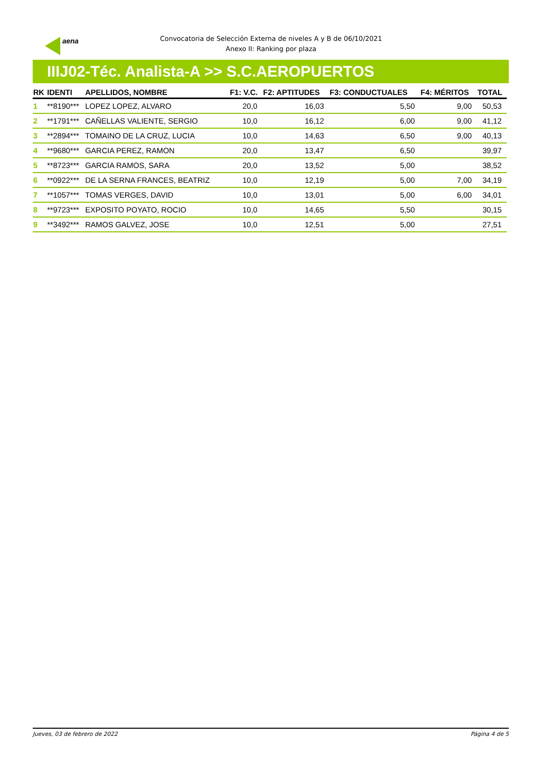aena
Convocatoria de Selección Externa de niveles A y B de 06/10/2021
Anexo II: Ranking por plaza
IIIJ02-Téc. Analista-A >> S.C.AEROPUERTOS
| RK | IDENTI | APELLIDOS, NOMBRE | F1: V.C. | F2: APTITUDES | F3: CONDUCTUALES | F4: MÉRITOS | TOTAL |
| --- | --- | --- | --- | --- | --- | --- | --- |
| 1 | **8190*** | LOPEZ LOPEZ, ALVARO | 20,0 | 16,03 | 5,50 | 9,00 | 50,53 |
| 2 | **1791*** | CAÑELLAS VALIENTE, SERGIO | 10,0 | 16,12 | 6,00 | 9,00 | 41,12 |
| 3 | **2894*** | TOMAINO DE LA CRUZ, LUCIA | 10,0 | 14,63 | 6,50 | 9,00 | 40,13 |
| 4 | **9680*** | GARCIA PEREZ, RAMON | 20,0 | 13,47 | 6,50 | | 39,97 |
| 5 | **8723*** | GARCIA RAMOS, SARA | 20,0 | 13,52 | 5,00 | | 38,52 |
| 6 | **0922*** | DE LA SERNA FRANCES, BEATRIZ | 10,0 | 12,19 | 5,00 | 7,00 | 34,19 |
| 7 | **1057*** | TOMAS VERGES, DAVID | 10,0 | 13,01 | 5,00 | 6,00 | 34,01 |
| 8 | **9723*** | EXPOSITO POYATO, ROCIO | 10,0 | 14,65 | 5,50 | | 30,15 |
| 9 | **3492*** | RAMOS GALVEZ, JOSE | 10,0 | 12,51 | 5,00 | | 27,51 |
Jueves, 03 de febrero de 2022 Página 4 de 5